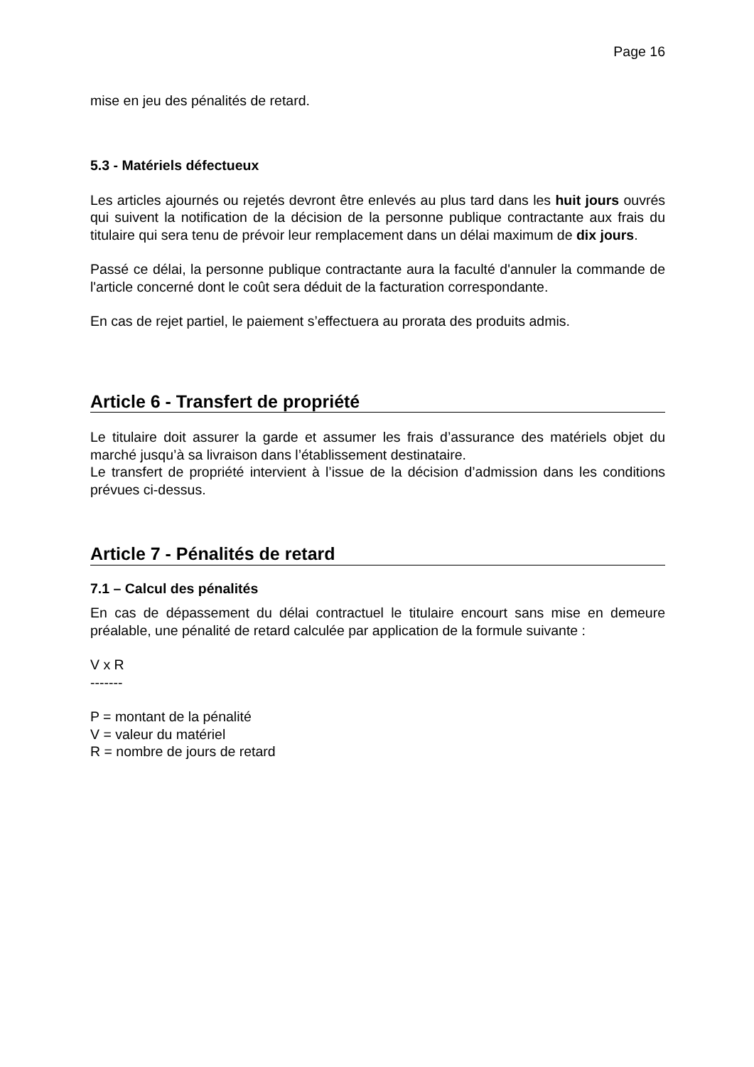Page 16
mise en jeu des pénalités de retard.
5.3 - Matériels défectueux
Les articles ajournés ou rejetés devront être enlevés au plus tard dans les huit jours ouvrés qui suivent la notification de la décision de la personne publique contractante aux frais du titulaire qui sera tenu de prévoir leur remplacement dans un délai maximum de dix jours.
Passé ce délai, la personne publique contractante aura la faculté d'annuler la commande de l'article concerné dont le coût sera déduit de la facturation correspondante.
En cas de rejet partiel, le paiement s’effectuera au prorata des produits admis.
Article 6 - Transfert de propriété
Le titulaire doit assurer la garde et assumer les frais d’assurance des matériels objet du marché jusqu’à sa livraison dans l’établissement destinataire.
Le transfert de propriété intervient à l’issue de la décision d’admission dans les conditions prévues ci-dessus.
Article 7 - Pénalités de retard
7.1 – Calcul des pénalités
En cas de dépassement du délai contractuel le titulaire encourt sans mise en demeure préalable, une pénalité de retard calculée par application de la formule suivante :
V x R
-------
P = montant de la pénalité
V = valeur du matériel
R = nombre de jours de retard